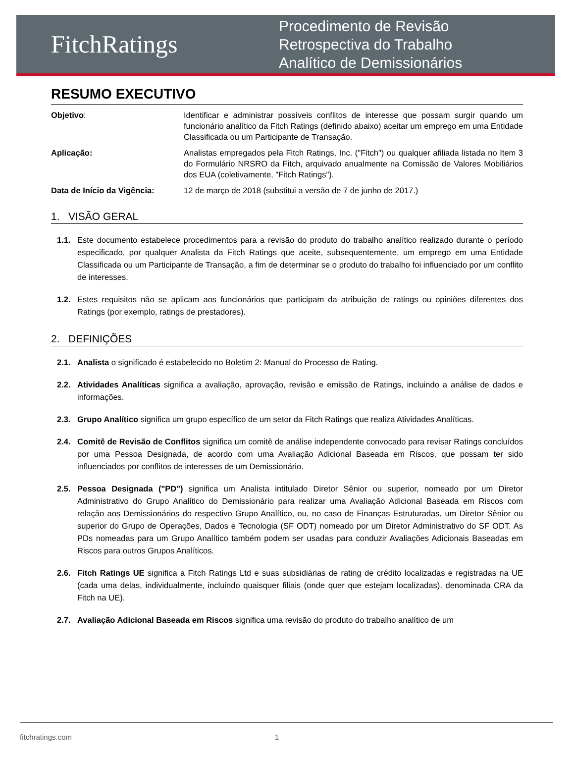FitchRatings
Procedimento de Revisão
Retrospectiva do Trabalho
Analítico de Demissionários
RESUMO EXECUTIVO
Objetivo: Identificar e administrar possíveis conflitos de interesse que possam surgir quando um funcionário analítico da Fitch Ratings (definido abaixo) aceitar um emprego em uma Entidade Classificada ou um Participante de Transação.
Aplicação: Analistas empregados pela Fitch Ratings, Inc. ("Fitch") ou qualquer afiliada listada no Item 3 do Formulário NRSRO da Fitch, arquivado anualmente na Comissão de Valores Mobiliários dos EUA (coletivamente, "Fitch Ratings").
Data de Início da Vigência: 12 de março de 2018 (substitui a versão de 7 de junho de 2017.)
1. VISÃO GERAL
1.1. Este documento estabelece procedimentos para a revisão do produto do trabalho analítico realizado durante o período especificado, por qualquer Analista da Fitch Ratings que aceite, subsequentemente, um emprego em uma Entidade Classificada ou um Participante de Transação, a fim de determinar se o produto do trabalho foi influenciado por um conflito de interesses.
1.2. Estes requisitos não se aplicam aos funcionários que participam da atribuição de ratings ou opiniões diferentes dos Ratings (por exemplo, ratings de prestadores).
2. DEFINIÇÕES
2.1. Analista o significado é estabelecido no Boletim 2: Manual do Processo de Rating.
2.2. Atividades Analíticas significa a avaliação, aprovação, revisão e emissão de Ratings, incluindo a análise de dados e informações.
2.3. Grupo Analítico significa um grupo específico de um setor da Fitch Ratings que realiza Atividades Analíticas.
2.4. Comitê de Revisão de Conflitos significa um comitê de análise independente convocado para revisar Ratings concluídos por uma Pessoa Designada, de acordo com uma Avaliação Adicional Baseada em Riscos, que possam ter sido influenciados por conflitos de interesses de um Demissionário.
2.5. Pessoa Designada ("PD") significa um Analista intitulado Diretor Sênior ou superior, nomeado por um Diretor Administrativo do Grupo Analítico do Demissionário para realizar uma Avaliação Adicional Baseada em Riscos com relação aos Demissionários do respectivo Grupo Analítico, ou, no caso de Finanças Estruturadas, um Diretor Sênior ou superior do Grupo de Operações, Dados e Tecnologia (SF ODT) nomeado por um Diretor Administrativo do SF ODT. As PDs nomeadas para um Grupo Analítico também podem ser usadas para conduzir Avaliações Adicionais Baseadas em Riscos para outros Grupos Analíticos.
2.6. Fitch Ratings UE significa a Fitch Ratings Ltd e suas subsidiárias de rating de crédito localizadas e registradas na UE (cada uma delas, individualmente, incluindo quaisquer filiais (onde quer que estejam localizadas), denominada CRA da Fitch na UE).
2.7. Avaliação Adicional Baseada em Riscos significa uma revisão do produto do trabalho analítico de um
fitchratings.com 1